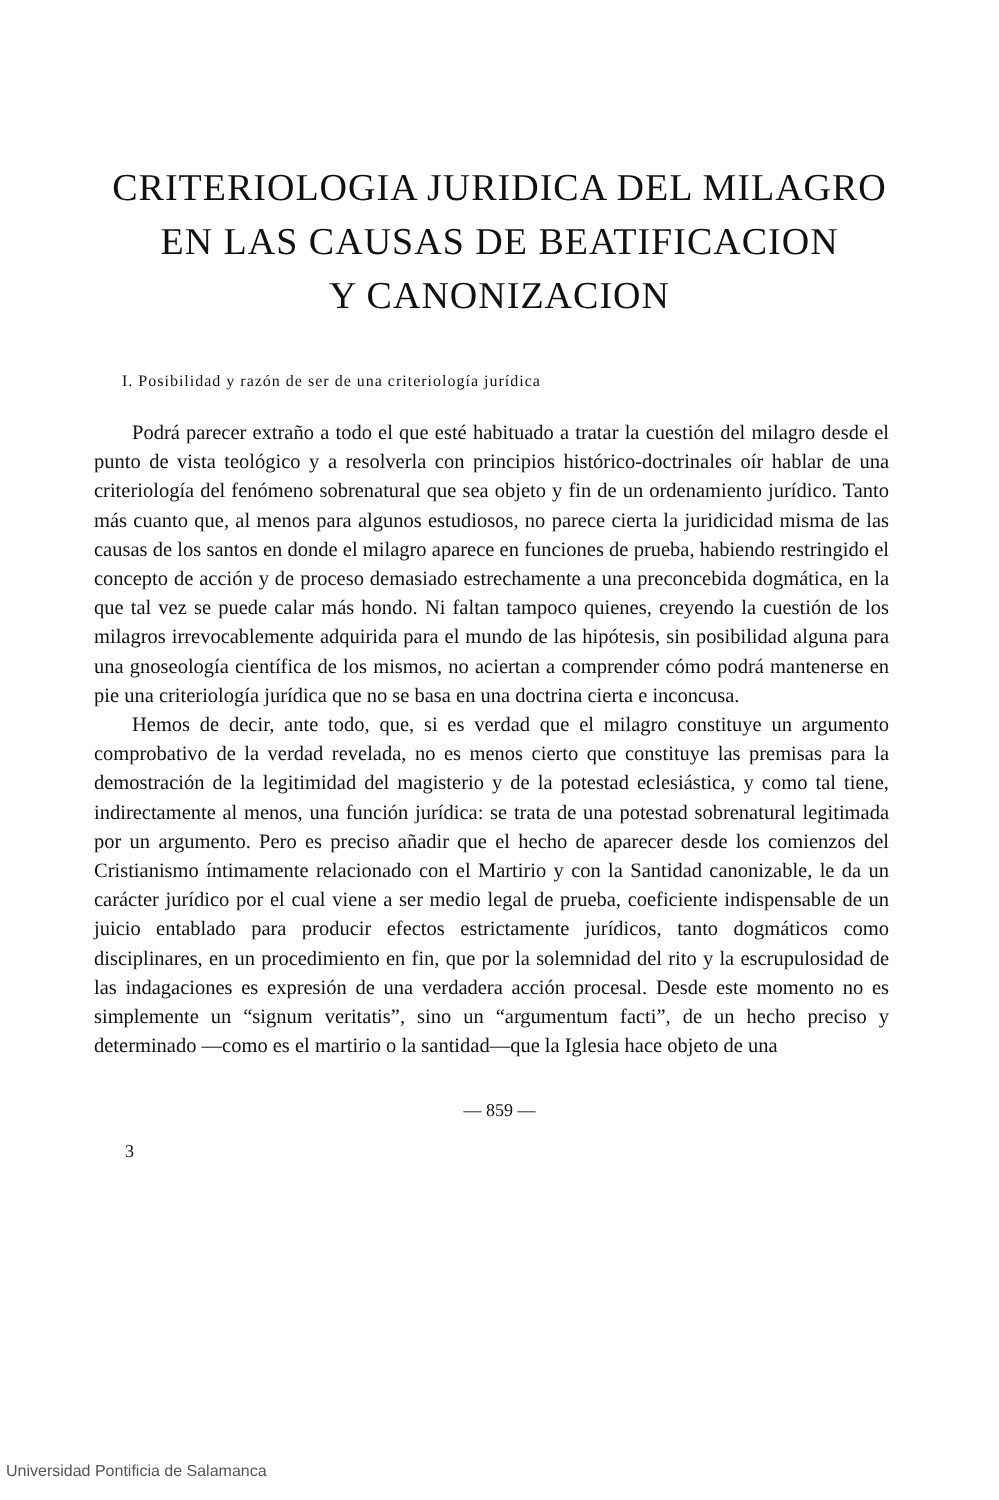CRITERIOLOGIA JURIDICA DEL MILAGRO
EN LAS CAUSAS DE BEATIFICACION
Y CANONIZACION
I. Posibilidad y razón de ser de una criteriología jurídica
Podrá parecer extraño a todo el que esté habituado a tratar la cuestión del milagro desde el punto de vista teológico y a resolverla con principios histórico-doctrinales oír hablar de una criteriología del fenómeno sobrenatural que sea objeto y fin de un ordenamiento jurídico. Tanto más cuanto que, al menos para algunos estudiosos, no parece cierta la juridicidad misma de las causas de los santos en donde el milagro aparece en funciones de prueba, habiendo restringido el concepto de acción y de proceso demasiado estrechamente a una preconcebida dogmática, en la que tal vez se puede calar más hondo. Ni faltan tampoco quienes, creyendo la cuestión de los milagros irrevocablemente adquirida para el mundo de las hipótesis, sin posibilidad alguna para una gnoseología científica de los mismos, no aciertan a comprender cómo podrá mantenerse en pie una criteriología jurídica que no se basa en una doctrina cierta e inconcusa.
Hemos de decir, ante todo, que, si es verdad que el milagro constituye un argumento comprobativo de la verdad revelada, no es menos cierto que constituye las premisas para la demostración de la legitimidad del magisterio y de la potestad eclesiástica, y como tal tiene, indirectamente al menos, una función jurídica: se trata de una potestad sobrenatural legitimada por un argumento. Pero es preciso añadir que el hecho de aparecer desde los comienzos del Cristianismo íntimamente relacionado con el Martirio y con la Santidad canonizable, le da un carácter jurídico por el cual viene a ser medio legal de prueba, coeficiente indispensable de un juicio entablado para producir efectos estrictamente jurídicos, tanto dogmáticos como disciplinares, en un procedimiento en fin, que por la solemnidad del rito y la escrupulosidad de las indagaciones es expresión de una verdadera acción procesal. Desde este momento no es simplemente un “signum veritatis”, sino un “argumentum facti”, de un hecho preciso y determinado —como es el martirio o la santidad—que la Iglesia hace objeto de una
— 859 —
3
Universidad Pontificia de Salamanca